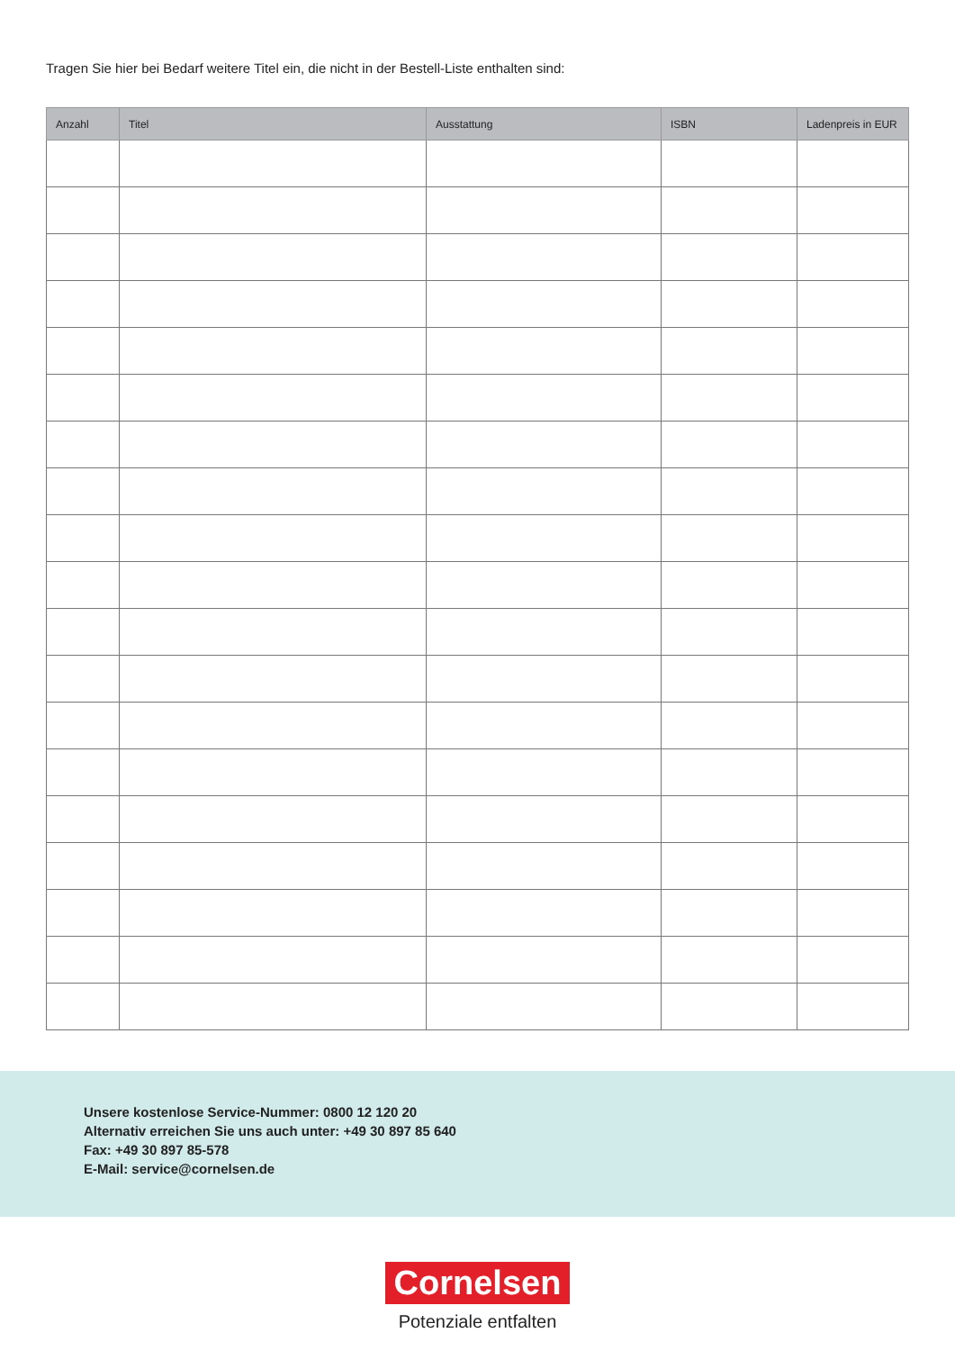Tragen Sie hier bei Bedarf weitere Titel ein, die nicht in der Bestell-Liste enthalten sind:
| Anzahl | Titel | Ausstattung | ISBN | Ladenpreis in EUR |
| --- | --- | --- | --- | --- |
Unsere kostenlose Service-Nummer: 0800 12 120 20
Alternativ erreichen Sie uns auch unter: +49 30 897 85 640
Fax: +49 30 897 85-578
E-Mail: service@cornelsen.de
Cornelsen
Potenziale entfalten